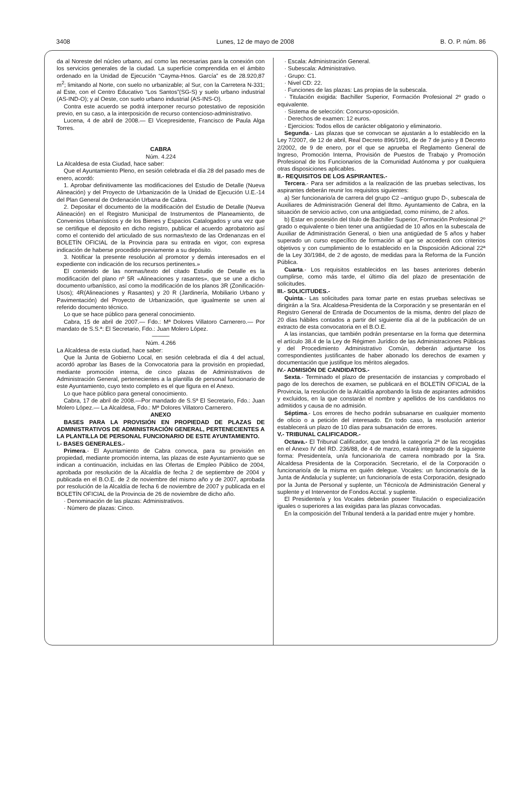3408 Lunes, 12 de mayo de 2008 B. O. P. núm. 86
da al Noreste del núcleo urbano, así como las necesarias para la conexión con los servicios generales de la ciudad. La superficie comprendida en el ámbito ordenado en la Unidad de Ejecución “Cayma-Hnos. García” es de 28.920,87 m<sup>2</sup>; limitando al Norte, con suelo no urbanizable; al Sur, con la Carretera N-331; al Este, con el Centro Educativo “Los Santos”(SG-S) y suelo urbano industrial (AS-IND-O); y al Oeste, con suelo urbano industrial (AS-INS-O).
Contra este acuerdo se podrá interponer recurso potestativo de reposición previo, en su caso, a la interposición de recurso contencioso-administrativo.
Lucena, 4 de abril de 2008.— El Vicepresidente, Francisco de Paula Alga Torres.
CABRA
Núm. 4.224
La Alcaldesa de esta Ciudad, hace saber:
Que el Ayuntamiento Pleno, en sesión celebrada el día 28 del pasado mes de enero, acordó:
1. Aprobar definitivamente las modificaciones del Estudio de Detalle (Nueva Alineación) y del Proyecto de Urbanización de la Unidad de Ejecución U.E.-14 del Plan General de Ordenación Urbana de Cabra.
2. Depositar el documento de la modificación del Estudio de Detalle (Nueva Alineación) en el Registro Municipal de Instrumentos de Planeamiento, de Convenios Urbanísticos y de los Bienes y Espacios Catalogados y una vez que se certifique el deposito en dicho registro, publicar el acuerdo aprobatorio así como el contenido del articulado de sus normas/texto de las Ordenanzas en el BOLETÍN OFICIAL de la Provincia para su entrada en vigor, con expresa indicación de haberse procedido previamente a su depósito.
3. Notificar la presente resolución al promotor y demás interesados en el expediente con indicación de los recursos pertinentes.»
El contenido de las normas/texto del citado Estudio de Detalle es la modificación del plano nº 5R «Alineaciones y rasantes», que se une a dicho documento urbanístico, así como la modificación de los planos 3R (Zonificación-Usos); 4R(Alineaciones y Rasantes) y 20 R (Jardinería, Mobiliario Urbano y Pavimentación) del Proyecto de Urbanización, que igualmente se unen al referido documento técnico.
Lo que se hace público para general conocimiento.
Cabra, 15 de abril de 2007.— Fdo.: Mª Dolores Villatoro Carnerero.— Por mandato de S.S.ª: El Secretario, Fdo.: Juan Molero López.
———
Núm. 4.266
La Alcaldesa de esta ciudad, hace saber:
Que la Junta de Gobierno Local, en sesión celebrada el día 4 del actual, acordó aprobar las Bases de la Convocatoria para la provisión en propiedad, mediante promoción interna, de cinco plazas de Administrativos de Administración General, pertenecientes a la plantilla de personal funcionario de este Ayuntamiento, cuyo texto completo es el que figura en el Anexo.
Lo que hace público para general conocimiento.
Cabra, 17 de abril de 2008.—Por mandado de S.Sª El Secretario, Fdo.: Juan Molero López.— La Alcaldesa, Fdo.: Mª Dolores Villatoro Carnerero.
ANEXO
BASES PARA LA PROVISIÓN EN PROPIEDAD DE PLAZAS DE ADMINISTRATIVOS DE ADMINISTRACIÓN GENERAL, PERTENECIENTES A LA PLANTILLA DE PERSONAL FUNCIONARIO DE ESTE AYUNTAMIENTO.
I.- BASES GENERALES.-
Primera.- El Ayuntamiento de Cabra convoca, para su provisión en propiedad, mediante promoción interna, las plazas de este Ayuntamiento que se indican a continuación, incluidas en las Ofertas de Empleo Público de 2004, aprobada por resolución de la Alcaldía de fecha 2 de septiembre de 2004 y publicada en el B.O.E. de 2 de noviembre del mismo año y de 2007, aprobada por resolución de la Alcaldía de fecha 6 de noviembre de 2007 y publicada en el BOLETÍN OFICIAL de la Provincia de 26 de noviembre de dicho año.
· Denominación de las plazas: Administrativos.
· Número de plazas: Cinco.
· Escala: Administración General.
· Subescala: Administrativo.
· Grupo: C1.
· Nivel CD: 22.
· Funciones de las plazas: Las propias de la subescala.
· Titulación exigida: Bachiller Superior, Formación Profesional 2º grado o equivalente.
· Sistema de selección: Concurso-oposición.
· Derechos de examen: 12 euros.
· Ejercicios: Todos ellos de carácter obligatorio y eliminatorio.
Segunda.- Las plazas que se convocan se ajustarán a lo establecido en la Ley 7/2007, de 12 de abril, Real Decreto 896/1991, de de 7 de junio y 8 Decreto 2/2002, de 9 de enero, por el que se aprueba el Reglamento General de Ingreso, Promoción Interna, Provisión de Puestos de Trabajo y Promoción Profesional de los Funcionarios de la Comunidad Autónoma y por cualquiera otras disposiciones aplicables.
II.- REQUISITOS DE LOS ASPIRANTES.-
Tercera.- Para ser admitidos a la realización de las pruebas selectivas, los aspirantes deberán reunir los requisitos siguientes:
a) Ser funcionario/a de carrera del grupo C2 –antiguo grupo D-, subescala de Auxiliares de Administración General del Iltmo. Ayuntamiento de Cabra, en la situación de servicio activo, con una antigüedad, como mínimo, de 2 años.
b) Estar en posesión del título de Bachiller Superior, Formación Profesional 2º grado o equivalente o bien tener una antigüedad de 10 años en la subescala de Auxiliar de Administración General, o bien una antigüedad de 5 años y haber superado un curso específico de formación al que se accederá con criterios objetivos y con cumplimiento de lo establecido en la Disposición Adicional 22ª de la Ley 30/1984, de 2 de agosto, de medidas para la Reforma de la Función Pública.
Cuarta.- Los requisitos establecidos en las bases anteriores deberán cumplirse, como más tarde, el último día del plazo de presentación de solicitudes.
III.- SOLICITUDES.-
Quinta.- Las solicitudes para tomar parte en estas pruebas selectivas se dirigirán a la Sra. Alcaldesa-Presidenta de la Corporación y se presentarán en el Registro General de Entrada de Documentos de la misma, dentro del plazo de 20 días hábiles contados a partir del siguiente día al de la publicación de un extracto de esta convocatoria en el B.O.E.
A las instancias, que también podrán presentarse en la forma que determina el artículo 38.4 de la Ley de Régimen Jurídico de las Administraciones Públicas y del Procedimiento Administrativo Común, deberán adjuntarse los correspondientes justificantes de haber abonado los derechos de examen y documentación que justifique los méritos alegados.
IV.- ADMISIÓN DE CANDIDATOS.-
Sexta.- Terminado el plazo de presentación de instancias y comprobado el pago de los derechos de examen, se publicará en el BOLETÍN OFICIAL de la Provincia, la resolución de la Alcaldía aprobando la lista de aspirantes admitidos y excluidos, en la que constarán el nombre y apellidos de los candidatos no admitidos y causa de no admisión.
Séptima.- Los errores de hecho podrán subsanarse en cualquier momento de oficio o a petición del interesado. En todo caso, la resolución anterior establecerá un plazo de 10 días para subsanación de errores.
V.- TRIBUNAL CALIFICADOR.-
Octava.- El Tribunal Calificador, que tendrá la categoría 2ª de las recogidas en el Anexo IV del RD. 236/88, de 4 de marzo, estará integrado de la siguiente forma: Presidente/a, un/a funcionario/a de carrera nombrado por la Sra. Alcaldesa Presidenta de la Corporación. Secretario, el de la Corporación o funcionario/a de la misma en quién delegue. Vocales: un funcionario/a de la Junta de Andalucía y suplente; un funcionario/a de esta Corporación, designado por la Junta de Personal y suplente, un Técnico/a de Administración General y suplente y el Interventor de Fondos Acctal. y suplente.
El Presidente/a y los Vocales deberán poseer Titulación o especialización iguales o superiores a las exigidas para las plazas convocadas.
En la composición del Tribunal tenderá a la paridad entre mujer y hombre.